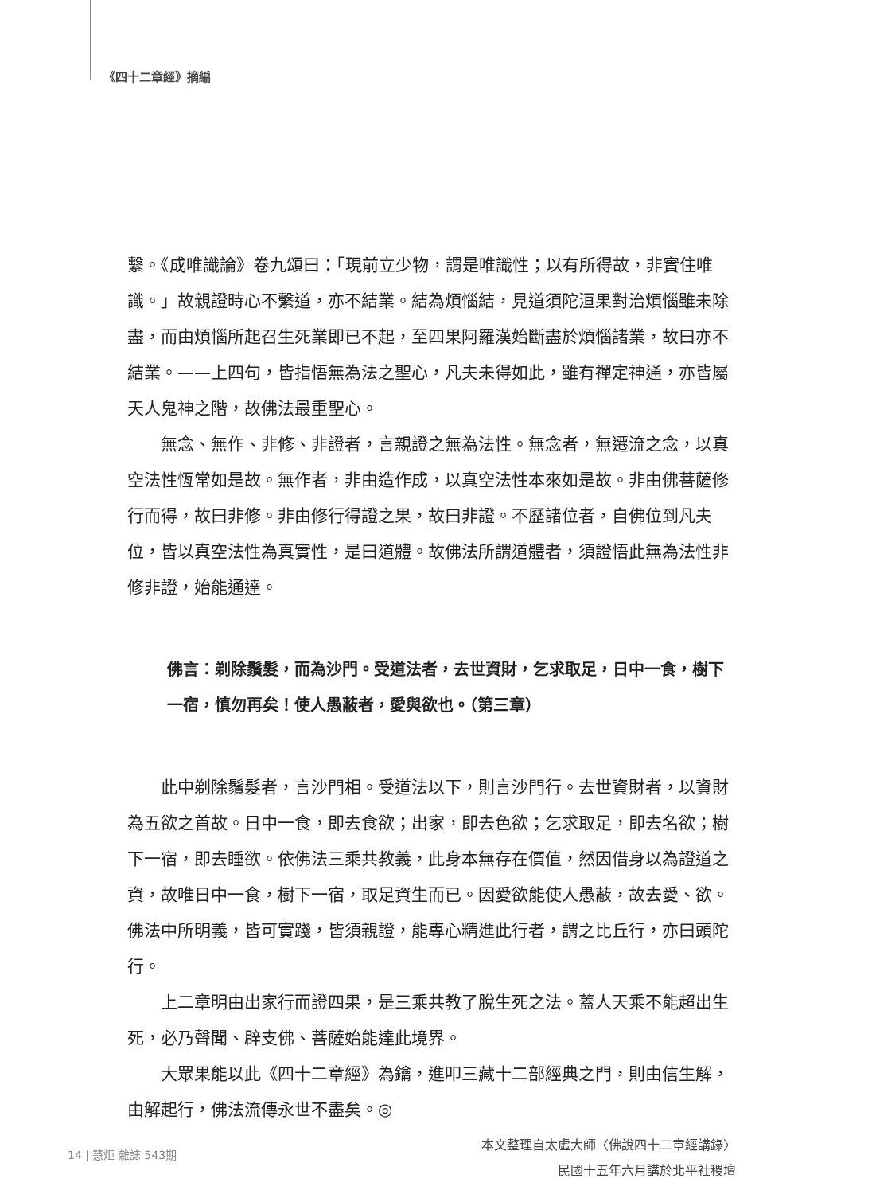《四十二章經》摘編
繫。《成唯識論》卷九頌曰：「現前立少物，謂是唯識性；以有所得故，非實住唯識。」故親證時心不繫道，亦不結業。結為煩惱結，見道須陀洹果對治煩惱雖未除盡，而由煩惱所起召生死業即已不起，至四果阿羅漢始斷盡於煩惱諸業，故曰亦不結業。——上四句，皆指悟無為法之聖心，凡夫未得如此，雖有禪定神通，亦皆屬天人鬼神之階，故佛法最重聖心。
無念、無作、非修、非證者，言親證之無為法性。無念者，無遷流之念，以真空法性恆常如是故。無作者，非由造作成，以真空法性本來如是故。非由佛菩薩修行而得，故曰非修。非由修行得證之果，故曰非證。不歷諸位者，自佛位到凡夫位，皆以真空法性為真實性，是曰道體。故佛法所謂道體者，須證悟此無為法性非修非證，始能通達。
佛言：剃除鬚髮，而為沙門。受道法者，去世資財，乞求取足，日中一食，樹下一宿，慎勿再矣！使人愚蔽者，愛與欲也。（第三章）
此中剃除鬚髮者，言沙門相。受道法以下，則言沙門行。去世資財者，以資財為五欲之首故。日中一食，即去食欲；出家，即去色欲；乞求取足，即去名欲；樹下一宿，即去睡欲。依佛法三乘共教義，此身本無存在價值，然因借身以為證道之資，故唯日中一食，樹下一宿，取足資生而已。因愛欲能使人愚蔽，故去愛、欲。佛法中所明義，皆可實踐，皆須親證，能專心精進此行者，謂之比丘行，亦曰頭陀行。
上二章明由出家行而證四果，是三乘共教了脫生死之法。蓋人天乘不能超出生死，必乃聲聞、辟支佛、菩薩始能達此境界。
大眾果能以此《四十二章經》為鑰，進叩三藏十二部經典之門，則由信生解，由解起行，佛法流傳永世不盡矣。◎
本文整理自太虛大師〈佛說四十二章經講錄〉
民國十五年六月講於北平社稷壇
14 | 慧炬 雜誌 543期